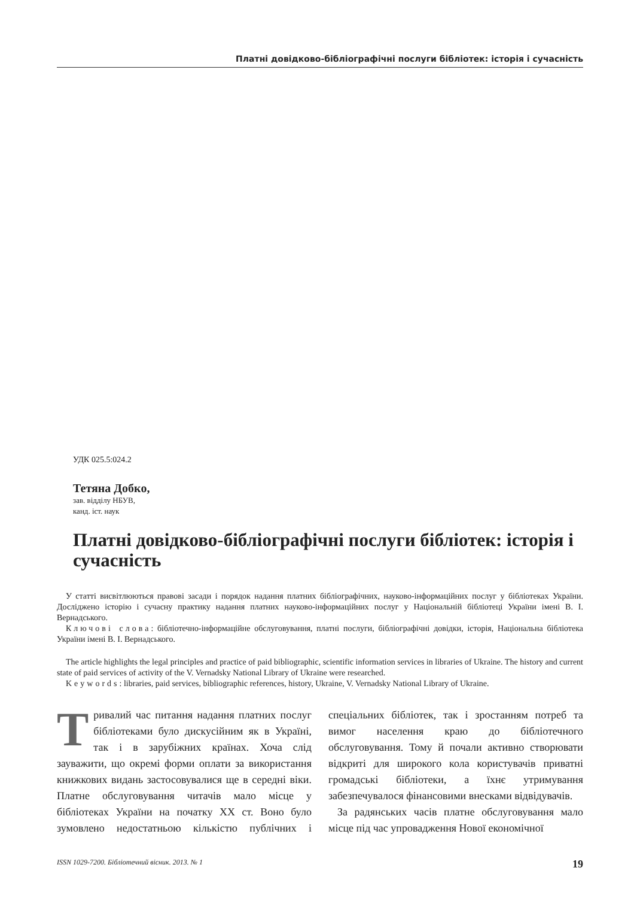Платні довідково-бібліографічні послуги бібліотек: історія і сучасність
УДК 025.5:024.2
Тетяна Добко,
зав. відділу НБУВ,
канд. іст. наук
Платні довідково-бібліографічні послуги бібліотек: історія і сучасність
У статті висвітлюються правові засади і порядок надання платних бібліографічних, науково-інформаційних послуг у бібліотеках України. Досліджено історію і сучасну практику надання платних науково-інформаційних послуг у Національній бібліотеці України імені В. І. Вернадського.
Ключові слова: бібліотечно-інформаційне обслуговування, платні послуги, бібліографічні довідки, історія, Національна бібліотека України імені В. І. Вернадського.
The article highlights the legal principles and practice of paid bibliographic, scientific information services in libraries of Ukraine. The history and current state of paid services of activity of the V. Vernadsky National Library of Ukraine were researched.
Keywords: libraries, paid services, bibliographic references, history, Ukraine, V. Vernadsky National Library of Ukraine.
Тривалий час питання надання платних послуг бібліотеками було дискусійним як в Україні, так і в зарубіжних країнах. Хоча слід зауважити, що окремі форми оплати за використання книжкових видань застосовувалися ще в середні віки. Платне обслуговування читачів мало місце у бібліотеках України на початку XX ст. Воно було зумовлено недостатньою кількістю публічних і спеціальних бібліотек, так і зростанням потреб та вимог населення краю до бібліотечного обслуговування. Тому й почали активно створювати відкриті для широкого кола користувачів приватні громадські бібліотеки, а їхнє утримування забезпечувалося фінансовими внесками відвідувачів.
За радянських часів платне обслуговування мало місце під час упровадження Нової економічної
ISSN 1029-7200. Бібліотечний вісник. 2013. № 1 19